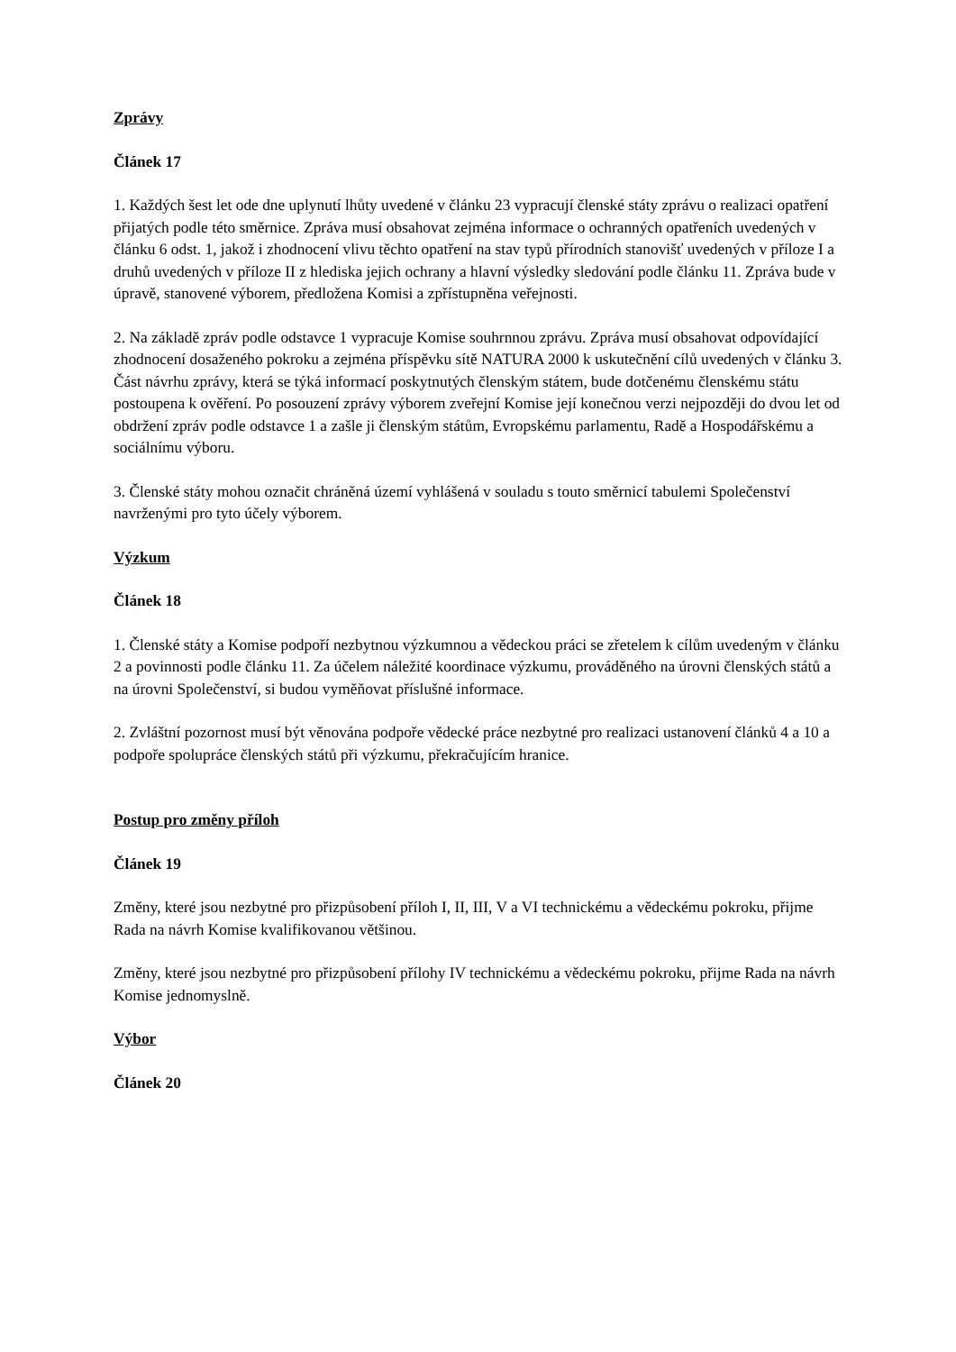Zprávy
Článek 17
1. Každých šest let ode dne uplynutí lhůty uvedené v článku 23 vypracují členské státy zprávu o realizaci opatření přijatých podle této směrnice. Zpráva musí obsahovat zejména informace o ochranných opatřeních uvedených v článku 6 odst. 1, jakož i zhodnocení vlivu těchto opatření na stav typů přírodních stanovišť uvedených v příloze I a druhů uvedených v příloze II z hlediska jejich ochrany a hlavní výsledky sledování podle článku 11. Zpráva bude v úpravě, stanovené výborem, předložena Komisi a zpřístupněna veřejnosti.
2. Na základě zpráv podle odstavce 1 vypracuje Komise souhrnnou zprávu. Zpráva musí obsahovat odpovídající zhodnocení dosaženého pokroku a zejména příspěvku sítě NATURA 2000 k uskutečnění cílů uvedených v článku 3. Část návrhu zprávy, která se týká informací poskytnutých členským státem, bude dotčenému členskému státu postoupena k ověření. Po posouzení zprávy výborem zveřejní Komise její konečnou verzi nejpozději do dvou let od obdržení zpráv podle odstavce 1 a zašle ji členským státům, Evropskému parlamentu, Radě a Hospodářskému a sociálnímu výboru.
3. Členské státy mohou označit chráněná území vyhlášená v souladu s touto směrnicí tabulemi Společenství navrženými pro tyto účely výborem.
Výzkum
Článek 18
1. Členské státy a Komise podpoří nezbytnou výzkumnou a vědeckou práci se zřetelem k cílům uvedeným v článku 2 a povinnosti podle článku 11. Za účelem náležité koordinace výzkumu, prováděného na úrovni členských států a na úrovni Společenství, si budou vyměňovat příslušné informace.
2. Zvláštní pozornost musí být věnována podpoře vědecké práce nezbytné pro realizaci ustanovení článků 4 a 10 a podpoře spolupráce členských států při výzkumu, překračujícím hranice.
Postup pro změny příloh
Článek 19
Změny, které jsou nezbytné pro přizpůsobení příloh I, II, III, V a VI technickému a vědeckému pokroku, přijme Rada na návrh Komise kvalifikovanou většinou.
Změny, které jsou nezbytné pro přizpůsobení přílohy IV technickému a vědeckému pokroku, přijme Rada na návrh Komise jednomyslně.
Výbor
Článek 20